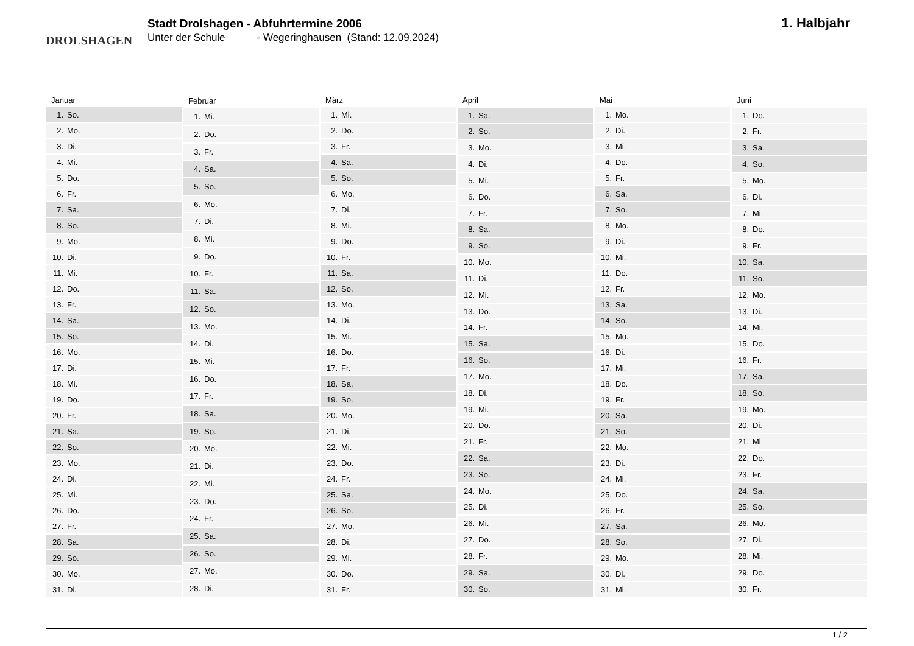DROLSHAGEN
Stadt Drolshagen - Abfuhrtermine 2006
Unter der Schule - Wegeringhausen (Stand: 12.09.2024)
1. Halbjahr
| Januar | |
| --- | --- |
| 1. | So. |
| 2. | Mo. |
| 3. | Di. |
| 4. | Mi. |
| 5. | Do. |
| 6. | Fr. |
| 7. | Sa. |
| 8. | So. |
| 9. | Mo. |
| 10. | Di. |
| 11. | Mi. |
| 12. | Do. |
| 13. | Fr. |
| 14. | Sa. |
| 15. | So. |
| 16. | Mo. |
| 17. | Di. |
| 18. | Mi. |
| 19. | Do. |
| 20. | Fr. |
| 21. | Sa. |
| 22. | So. |
| 23. | Mo. |
| 24. | Di. |
| 25. | Mi. |
| 26. | Do. |
| 27. | Fr. |
| 28. | Sa. |
| 29. | So. |
| 30. | Mo. |
| 31. | Di. |
| Februar | |
| --- | --- |
| 1. | Mi. |
| 2. | Do. |
| 3. | Fr. |
| 4. | Sa. |
| 5. | So. |
| 6. | Mo. |
| 7. | Di. |
| 8. | Mi. |
| 9. | Do. |
| 10. | Fr. |
| 11. | Sa. |
| 12. | So. |
| 13. | Mo. |
| 14. | Di. |
| 15. | Mi. |
| 16. | Do. |
| 17. | Fr. |
| 18. | Sa. |
| 19. | So. |
| 20. | Mo. |
| 21. | Di. |
| 22. | Mi. |
| 23. | Do. |
| 24. | Fr. |
| 25. | Sa. |
| 26. | So. |
| 27. | Mo. |
| 28. | Di. |
| März | |
| --- | --- |
| 1. | Mi. |
| 2. | Do. |
| 3. | Fr. |
| 4. | Sa. |
| 5. | So. |
| 6. | Mo. |
| 7. | Di. |
| 8. | Mi. |
| 9. | Do. |
| 10. | Fr. |
| 11. | Sa. |
| 12. | So. |
| 13. | Mo. |
| 14. | Di. |
| 15. | Mi. |
| 16. | Do. |
| 17. | Fr. |
| 18. | Sa. |
| 19. | So. |
| 20. | Mo. |
| 21. | Di. |
| 22. | Mi. |
| 23. | Do. |
| 24. | Fr. |
| 25. | Sa. |
| 26. | So. |
| 27. | Mo. |
| 28. | Di. |
| 29. | Mi. |
| 30. | Do. |
| 31. | Fr. |
| April | |
| --- | --- |
| 1. | Sa. |
| 2. | So. |
| 3. | Mo. |
| 4. | Di. |
| 5. | Mi. |
| 6. | Do. |
| 7. | Fr. |
| 8. | Sa. |
| 9. | So. |
| 10. | Mo. |
| 11. | Di. |
| 12. | Mi. |
| 13. | Do. |
| 14. | Fr. |
| 15. | Sa. |
| 16. | So. |
| 17. | Mo. |
| 18. | Di. |
| 19. | Mi. |
| 20. | Do. |
| 21. | Fr. |
| 22. | Sa. |
| 23. | So. |
| 24. | Mo. |
| 25. | Di. |
| 26. | Mi. |
| 27. | Do. |
| 28. | Fr. |
| 29. | Sa. |
| 30. | So. |
| Mai | |
| --- | --- |
| 1. | Mo. |
| 2. | Di. |
| 3. | Mi. |
| 4. | Do. |
| 5. | Fr. |
| 6. | Sa. |
| 7. | So. |
| 8. | Mo. |
| 9. | Di. |
| 10. | Mi. |
| 11. | Do. |
| 12. | Fr. |
| 13. | Sa. |
| 14. | So. |
| 15. | Mo. |
| 16. | Di. |
| 17. | Mi. |
| 18. | Do. |
| 19. | Fr. |
| 20. | Sa. |
| 21. | So. |
| 22. | Mo. |
| 23. | Di. |
| 24. | Mi. |
| 25. | Do. |
| 26. | Fr. |
| 27. | Sa. |
| 28. | So. |
| 29. | Mo. |
| 30. | Di. |
| 31. | Mi. |
| Juni | |
| --- | --- |
| 1. | Do. |
| 2. | Fr. |
| 3. | Sa. |
| 4. | So. |
| 5. | Mo. |
| 6. | Di. |
| 7. | Mi. |
| 8. | Do. |
| 9. | Fr. |
| 10. | Sa. |
| 11. | So. |
| 12. | Mo. |
| 13. | Di. |
| 14. | Mi. |
| 15. | Do. |
| 16. | Fr. |
| 17. | Sa. |
| 18. | So. |
| 19. | Mo. |
| 20. | Di. |
| 21. | Mi. |
| 22. | Do. |
| 23. | Fr. |
| 24. | Sa. |
| 25. | So. |
| 26. | Mo. |
| 27. | Di. |
| 28. | Mi. |
| 29. | Do. |
| 30. | Fr. |
1 / 2